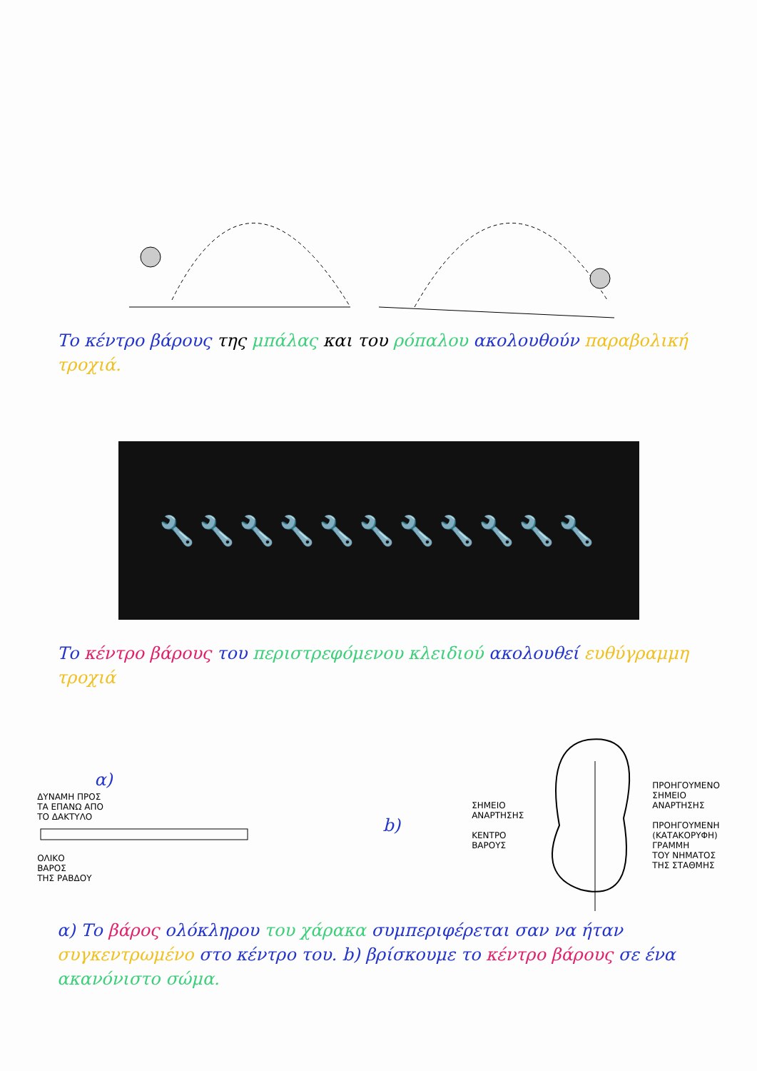Το κέντρο βάρους της μπάλας και του ρόπαλου ακολουθούν παραβολική τροχιά.
🔧🔧🔧🔧🔧🔧🔧🔧🔧🔧🔧
Το κέντρο βάρους του περιστρεφόμενου κλειδιού ακολουθεί ευθύγραμμη τροχιά
α)
ΔΥΝΑΜΗ ΠΡΟΣ
ΤΑ ΕΠΑΝΩ ΑΠΟ
ΤΟ ΔΑΚΤΥΛΟ
ΟΛΙΚΟ
ΒΑΡΟΣ
ΤΗΣ ΡΑΒΔΟΥ
b)
ΣΗΜΕΙΟ
ΑΝΑΡΤΗΣΗΣ
ΚΕΝΤΡΟ
ΒΑΡΟΥΣ
ΠΡΟΗΓΟΥΜΕΝΟ
ΣΗΜΕΙΟ
ΑΝΑΡΤΗΣΗΣ
ΠΡΟΗΓΟΥΜΕΝΗ
(ΚΑΤΑΚΟΡΥΦΗ)
ΓΡΑΜΜΗ
ΤΟΥ ΝΗΜΑΤΟΣ
ΤΗΣ ΣΤΑΘΜΗΣ
α) Το βάρος ολόκληρου του χάρακα συμπεριφέρεται σαν να ήταν συγκεντρωμένο στο κέντρο του. b) βρίσκουμε το κέντρο βάρους σε ένα ακανόνιστο σώμα.